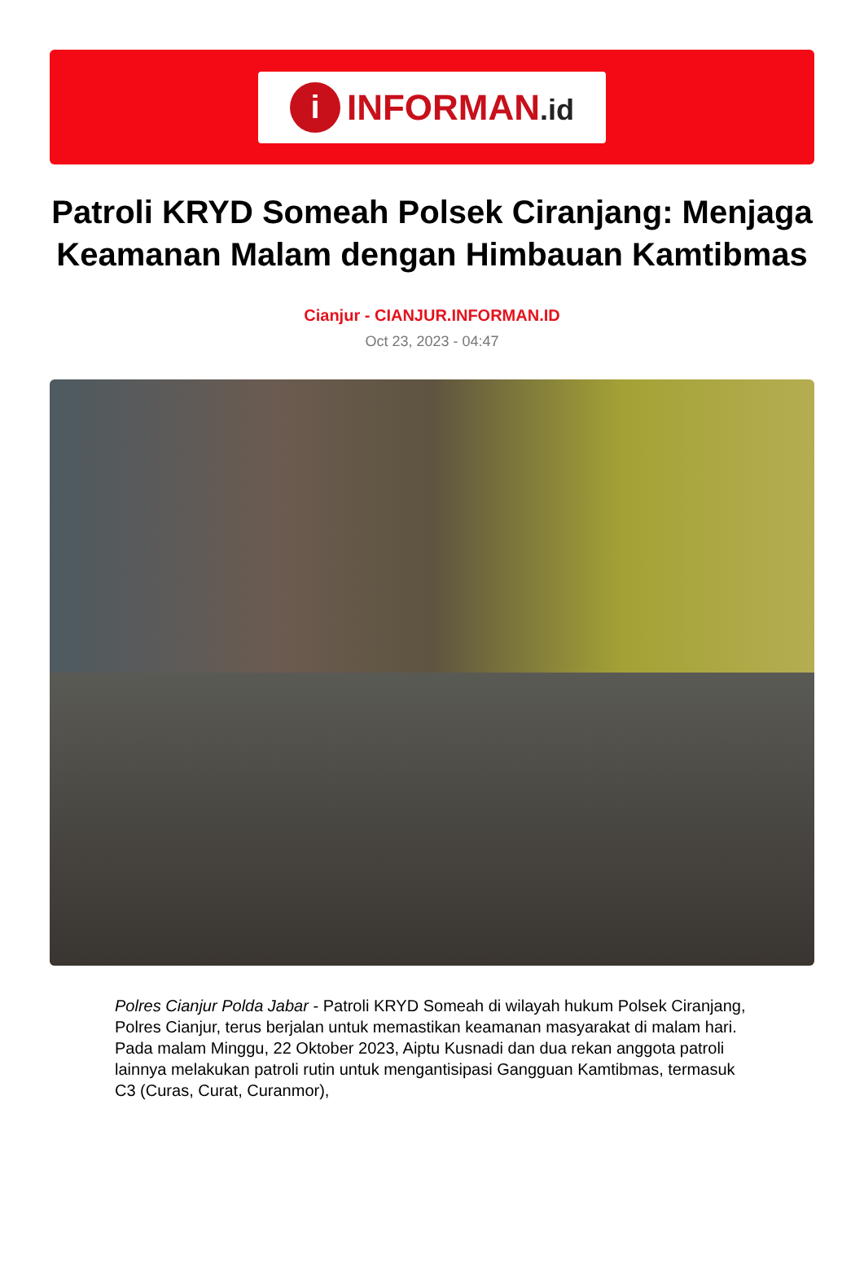i
INFORMAN.id
Patroli KRYD Someah Polsek Ciranjang: Menjaga Keamanan Malam dengan Himbauan Kamtibmas
Cianjur - CIANJUR.INFORMAN.ID
Oct 23, 2023 - 04:47
Polres Cianjur Polda Jabar - Patroli KRYD Someah di wilayah hukum Polsek Ciranjang, Polres Cianjur, terus berjalan untuk memastikan keamanan masyarakat di malam hari. Pada malam Minggu, 22 Oktober 2023, Aiptu Kusnadi dan dua rekan anggota patroli lainnya melakukan patroli rutin untuk mengantisipasi Gangguan Kamtibmas, termasuk C3 (Curas, Curat, Curanmor),